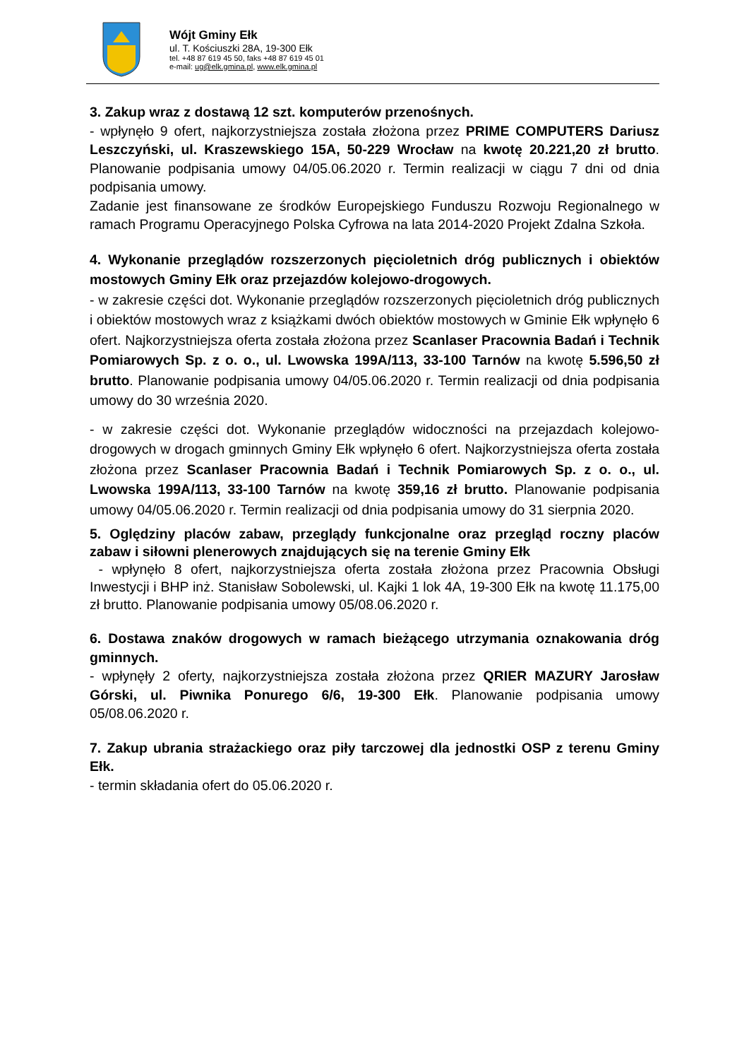Wójt Gminy Ełk
ul. T. Kościuszki 28A, 19-300 Ełk
tel. +48 87 619 45 50, faks +48 87 619 45 01
e-mail: ug@elk.gmina.pl, www.elk.gmina.pl
3. Zakup wraz z dostawą 12 szt. komputerów przenośnych.
- wpłynęło 9 ofert, najkorzystniejsza została złożona przez PRIME COMPUTERS Dariusz Leszczyński, ul. Kraszewskiego 15A, 50-229 Wrocław na kwotę 20.221,20 zł brutto. Planowanie podpisania umowy 04/05.06.2020 r. Termin realizacji w ciągu 7 dni od dnia podpisania umowy.
Zadanie jest finansowane ze środków Europejskiego Funduszu Rozwoju Regionalnego w ramach Programu Operacyjnego Polska Cyfrowa na lata 2014-2020 Projekt Zdalna Szkoła.
4. Wykonanie przeglądów rozszerzonych pięcioletnich dróg publicznych i obiektów mostowych Gminy Ełk oraz przejazdów kolejowo-drogowych.
- w zakresie części dot. Wykonanie przeglądów rozszerzonych pięcioletnich dróg publicznych i obiektów mostowych wraz z książkami dwóch obiektów mostowych w Gminie Ełk wpłynęło 6 ofert. Najkorzystniejsza oferta została złożona przez Scanlaser Pracownia Badań i Technik Pomiarowych Sp. z o. o., ul. Lwowska 199A/113, 33-100 Tarnów na kwotę 5.596,50 zł brutto. Planowanie podpisania umowy 04/05.06.2020 r. Termin realizacji od dnia podpisania umowy do 30 września 2020.
- w zakresie części dot. Wykonanie przeglądów widoczności na przejazdach kolejowo-drogowych w drogach gminnych Gminy Ełk wpłynęło 6 ofert. Najkorzystniejsza oferta została złożona przez Scanlaser Pracownia Badań i Technik Pomiarowych Sp. z o. o., ul. Lwowska 199A/113, 33-100 Tarnów na kwotę 359,16 zł brutto. Planowanie podpisania umowy 04/05.06.2020 r. Termin realizacji od dnia podpisania umowy do 31 sierpnia 2020.
5. Oględziny placów zabaw, przeglądy funkcjonalne oraz przegląd roczny placów zabaw i siłowni plenerowych znajdujących się na terenie Gminy Ełk
- wpłynęło 8 ofert, najkorzystniejsza oferta została złożona przez Pracownia Obsługi Inwestycji i BHP inż. Stanisław Sobolewski, ul. Kajki 1 lok 4A, 19-300 Ełk na kwotę 11.175,00 zł brutto. Planowanie podpisania umowy 05/08.06.2020 r.
6. Dostawa znaków drogowych w ramach bieżącego utrzymania oznakowania dróg gminnych.
- wpłynęły 2 oferty, najkorzystniejsza została złożona przez QRIER MAZURY Jarosław Górski, ul. Piwnika Ponurego 6/6, 19-300 Ełk. Planowanie podpisania umowy 05/08.06.2020 r.
7. Zakup ubrania strażackiego oraz piły tarczowej dla jednostki OSP z terenu Gminy Ełk.
- termin składania ofert do 05.06.2020 r.